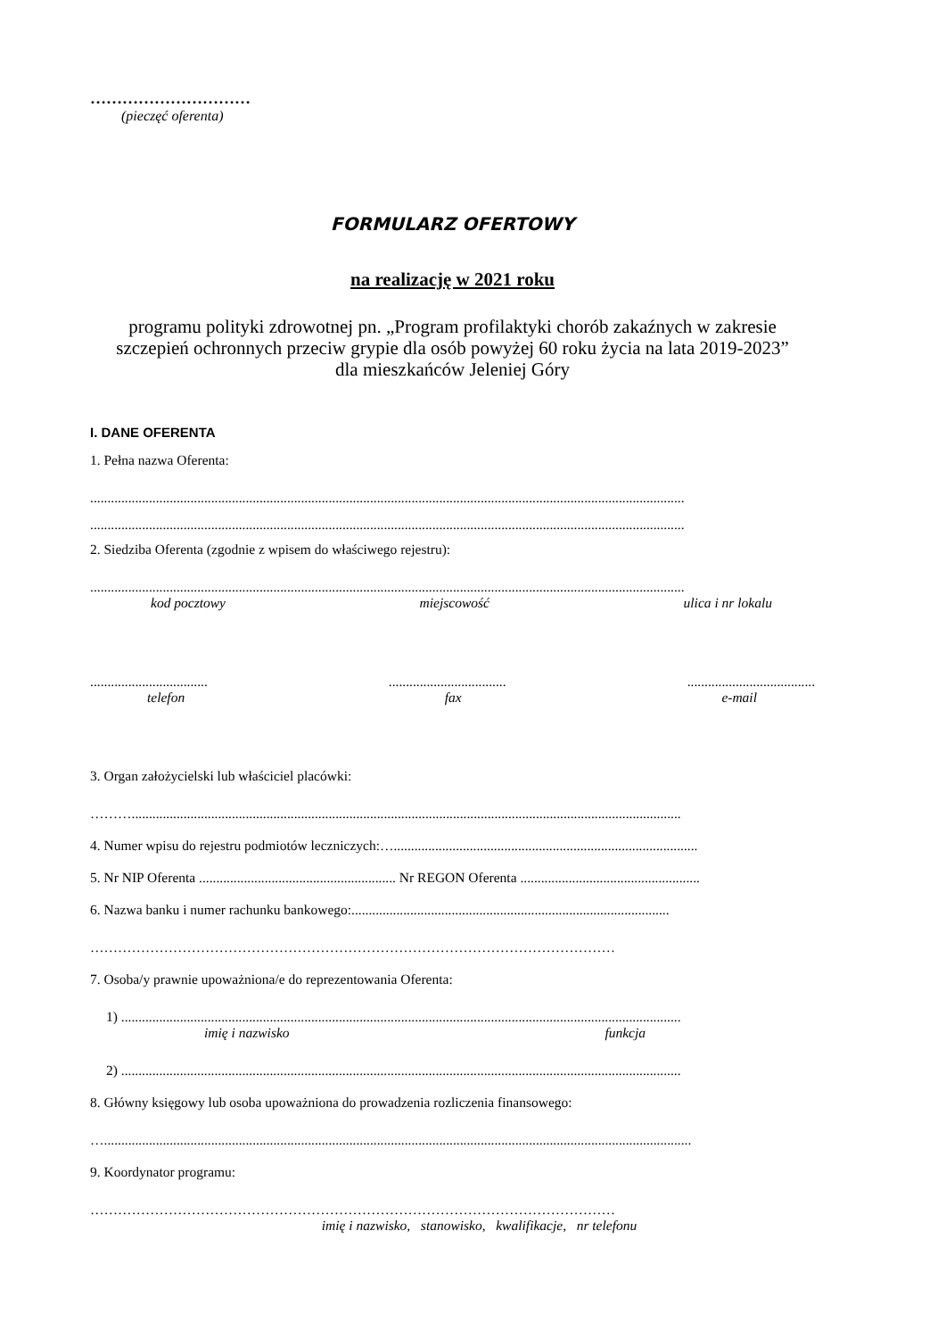…………………………
(pieczęć oferenta)
FORMULARZ OFERTOWY
na realizację w 2021 roku
programu polityki zdrowotnej pn. „Program profilaktyki chorób zakaźnych w zakresie
szczepień ochronnych przeciw grypie dla osób powyżej 60 roku życia na lata 2019-2023”
dla mieszkańców Jeleniej Góry
I. DANE OFERENTA
1. Pełna nazwa Oferenta:
............................................................................................................................................................................
............................................................................................................................................................................
2. Siedziba Oferenta (zgodnie z wpisem do właściwego rejestru):
............................................................................................................................................................................
kod pocztowy miejscowość ulica i nr lokalu
.........................................................................................................
telefon fax e-mail
3. Organ założycielski lub właściciel placówki:
………...............................................................................................................................................................
4. Numer wpisu do rejestru podmiotów leczniczych:…........................................................................................
5. Nr NIP Oferenta ......................................................... Nr REGON Oferenta ....................................................
6. Nazwa banku i numer rachunku bankowego:............................................................................................
……………………………………………………………………………………………………
7. Osoba/y prawnie upoważniona/e do reprezentowania Oferenta:
1) ..................................................................................................................................................................
imię i nazwisko funkcja
2) ..................................................................................................................................................................
8. Główny księgowy lub osoba upoważniona do prowadzenia rozliczenia finansowego:
…..........................................................................................................................................................................
9. Koordynator programu:
……………………………………………………………………………………………………
imię i nazwisko, stanowisko, kwalifikacje, nr telefonu